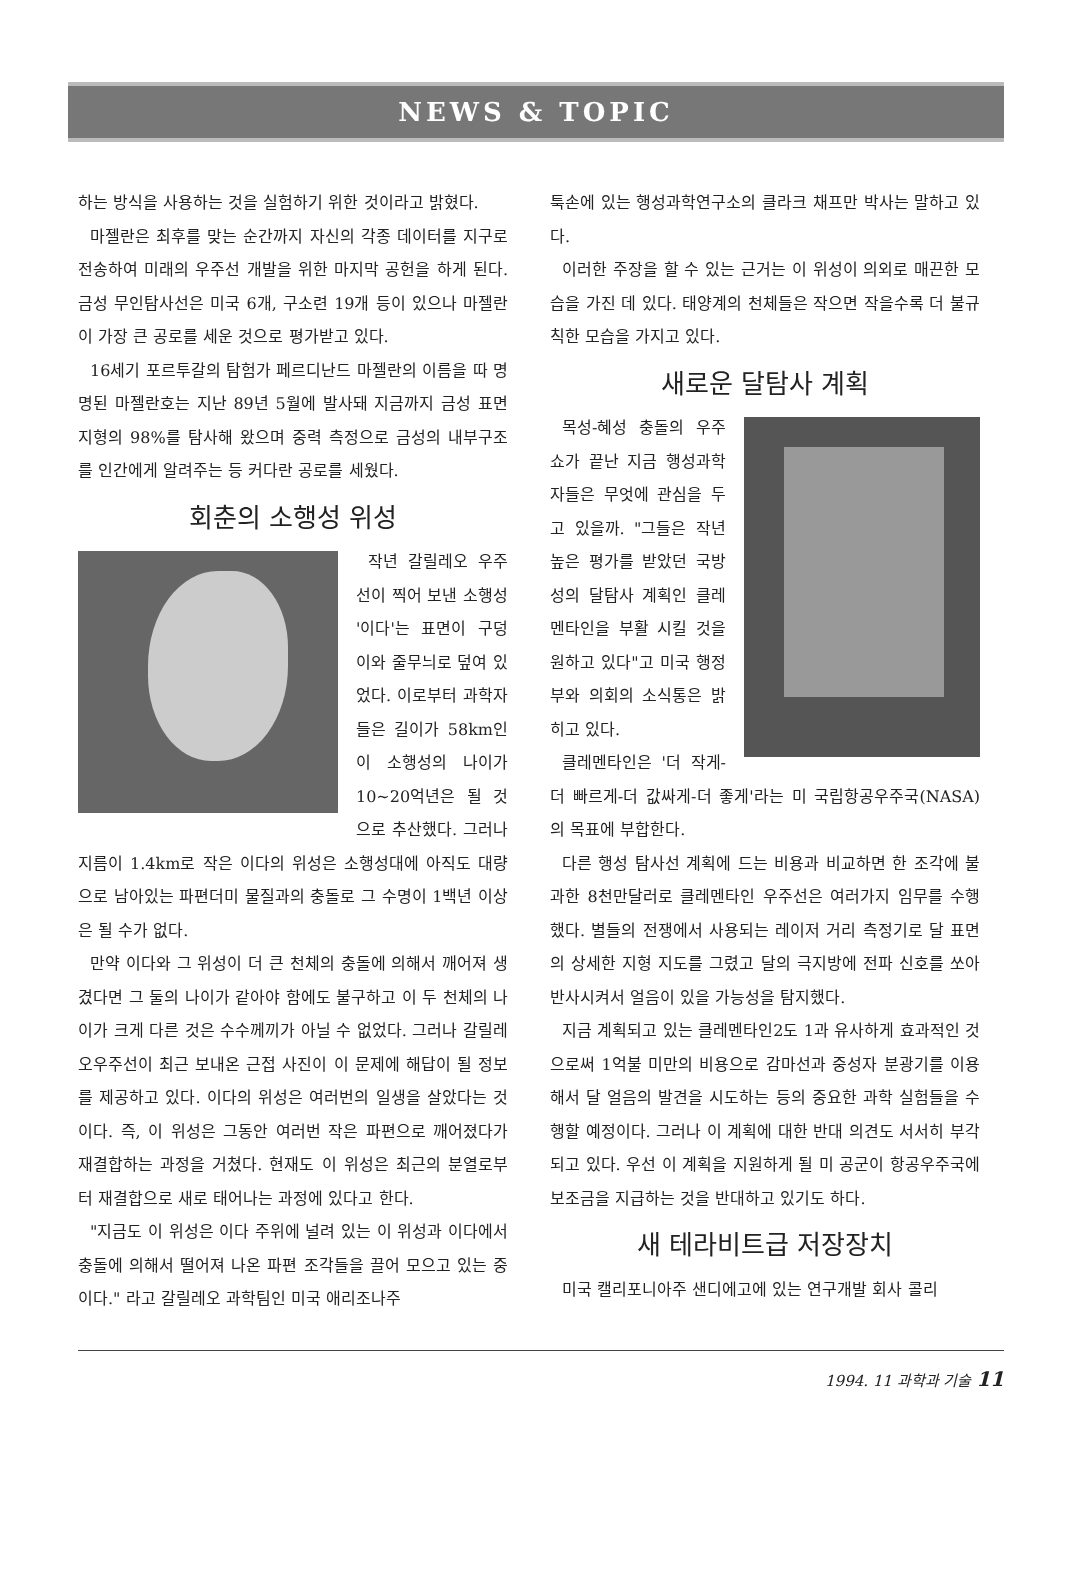NEWS & TOPIC
하는 방식을 사용하는 것을 실험하기 위한 것이라고 밝혔다.
마젤란은 최후를 맞는 순간까지 자신의 각종 데이터를 지구로 전송하여 미래의 우주선 개발을 위한 마지막 공헌을 하게 된다. 금성 무인탐사선은 미국 6개, 구소련 19개 등이 있으나 마젤란이 가장 큰 공로를 세운 것으로 평가받고 있다.
16세기 포르투갈의 탐험가 페르디난드 마젤란의 이름을 따 명명된 마젤란호는 지난 89년 5월에 발사돼 지금까지 금성 표면 지형의 98%를 탐사해 왔으며 중력 측정으로 금성의 내부구조를 인간에게 알려주는 등 커다란 공로를 세웠다.
회춘의 소행성 위성
작년 갈릴레오 우주선이 찍어 보낸 소행성 '이다'는 표면이 구덩이와 줄무늬로 덮여 있었다. 이로부터 과학자들은 길이가 58km인 이 소행성의 나이가 10~20억년은 될 것으로 추산했다. 그러나 지름이 1.4km로 작은 이다의 위성은 소행성대에 아직도 대량으로 남아있는 파편더미 물질과의 충돌로 그 수명이 1백년 이상은 될 수가 없다.
만약 이다와 그 위성이 더 큰 천체의 충돌에 의해서 깨어져 생겼다면 그 둘의 나이가 같아야 함에도 불구하고 이 두 천체의 나이가 크게 다른 것은 수수께끼가 아닐 수 없었다. 그러나 갈릴레오우주선이 최근 보내온 근접 사진이 이 문제에 해답이 될 정보를 제공하고 있다. 이다의 위성은 여러번의 일생을 살았다는 것이다. 즉, 이 위성은 그동안 여러번 작은 파편으로 깨어졌다가 재결합하는 과정을 거쳤다. 현재도 이 위성은 최근의 분열로부터 재결합으로 새로 태어나는 과정에 있다고 한다.
"지금도 이 위성은 이다 주위에 널려 있는 이 위성과 이다에서 충돌에 의해서 떨어져 나온 파편 조각들을 끌어 모으고 있는 중이다." 라고 갈릴레오 과학팀인 미국 애리조나주
툭손에 있는 행성과학연구소의 클라크 채프만 박사는 말하고 있다.
이러한 주장을 할 수 있는 근거는 이 위성이 의외로 매끈한 모습을 가진 데 있다. 태양계의 천체들은 작으면 작을수록 더 불규칙한 모습을 가지고 있다.
새로운 달탐사 계획
목성-혜성 충돌의 우주쇼가 끝난 지금 행성과학자들은 무엇에 관심을 두고 있을까. "그들은 작년 높은 평가를 받았던 국방성의 달탐사 계획인 클레멘타인을 부활 시킬 것을 원하고 있다"고 미국 행정부와 의회의 소식통은 밝히고 있다.
클레멘타인은 '더 작게-더 빠르게-더 값싸게-더 좋게'라는 미 국립항공우주국(NASA)의 목표에 부합한다.
다른 행성 탐사선 계획에 드는 비용과 비교하면 한 조각에 불과한 8천만달러로 클레멘타인 우주선은 여러가지 임무를 수행했다. 별들의 전쟁에서 사용되는 레이저 거리 측정기로 달 표면의 상세한 지형 지도를 그렸고 달의 극지방에 전파 신호를 쏘아 반사시켜서 얼음이 있을 가능성을 탐지했다.
지금 계획되고 있는 클레멘타인2도 1과 유사하게 효과적인 것으로써 1억불 미만의 비용으로 감마선과 중성자 분광기를 이용해서 달 얼음의 발견을 시도하는 등의 중요한 과학 실험들을 수행할 예정이다. 그러나 이 계획에 대한 반대 의견도 서서히 부각되고 있다. 우선 이 계획을 지원하게 될 미 공군이 항공우주국에 보조금을 지급하는 것을 반대하고 있기도 하다.
새 테라비트급 저장장치
미국 캘리포니아주 샌디에고에 있는 연구개발 회사 콜리
1994. 11 과학과 기술 11